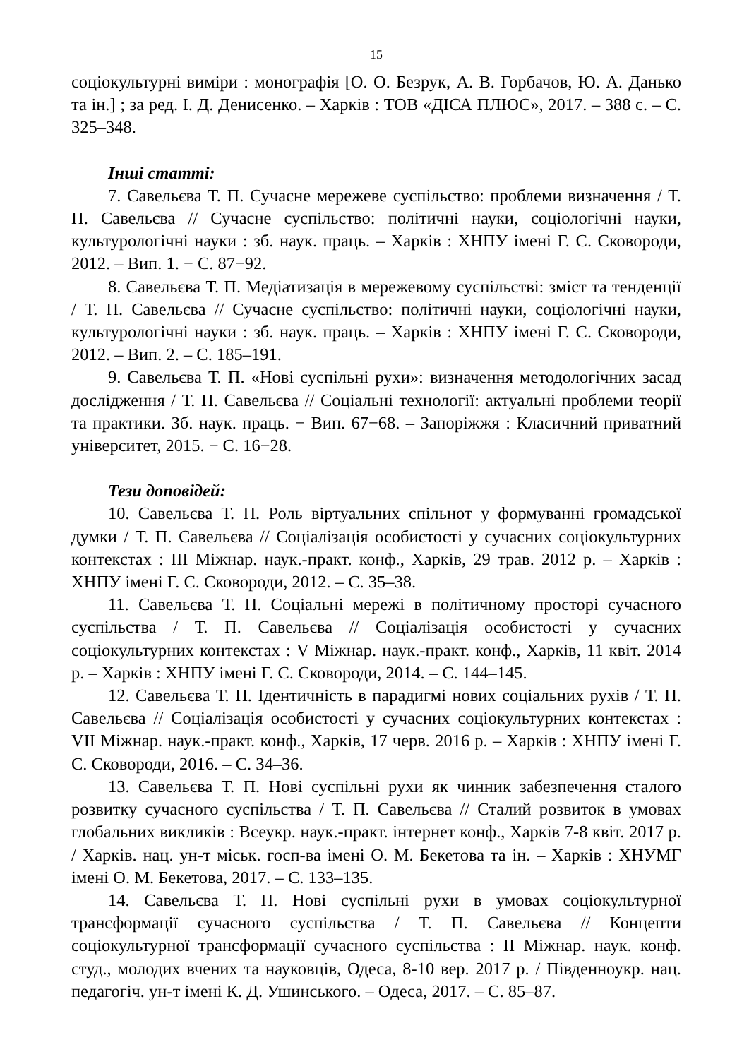15
соціокультурні виміри : монографія [О. О. Безрук, А. В. Горбачов, Ю. А. Данько та ін.] ; за ред. І. Д. Денисенко. – Харків : ТОВ «ДІСА ПЛЮС», 2017. – 388 с. – С. 325–348.
Інші статті:
7. Савельєва Т. П. Сучасне мережеве суспільство: проблеми визначення / Т. П. Савельєва // Сучасне суспільство: політичні науки, соціологічні науки, культурологічні науки : зб. наук. праць. – Харків : ХНПУ імені Г. С. Сковороди, 2012. – Вип. 1. − С. 87−92.
8. Савельєва Т. П. Медіатизація в мережевому суспільстві: зміст та тенденції / Т. П. Савельєва // Сучасне суспільство: політичні науки, соціологічні науки, культурологічні науки : зб. наук. праць. – Харків : ХНПУ імені Г. С. Сковороди, 2012. – Вип. 2. – С. 185–191.
9. Савельєва Т. П. «Нові суспільні рухи»: визначення методологічних засад дослідження / Т. П. Савельєва // Соціальні технології: актуальні проблеми теорії та практики. Зб. наук. праць. − Вип. 67−68. – Запоріжжя : Класичний приватний університет, 2015. − С. 16−28.
Тези доповідей:
10. Савельєва Т. П. Роль віртуальних спільнот у формуванні громадської думки / Т. П. Савельєва // Соціалізація особистості у сучасних соціокультурних контекстах : ІІІ Міжнар. наук.-практ. конф., Харків, 29 трав. 2012 р. – Харків : ХНПУ імені Г. С. Сковороди, 2012. – С. 35–38.
11. Савельєва Т. П. Соціальні мережі в політичному просторі сучасного суспільства / Т. П. Савельєва // Соціалізація особистості у сучасних соціокультурних контекстах : V Міжнар. наук.-практ. конф., Харків, 11 квіт. 2014 р. – Харків : ХНПУ імені Г. С. Сковороди, 2014. – С. 144–145.
12. Савельєва Т. П. Ідентичність в парадигмі нових соціальних рухів / Т. П. Савельєва // Соціалізація особистості у сучасних соціокультурних контекстах : VII Міжнар. наук.-практ. конф., Харків, 17 черв. 2016 р. – Харків : ХНПУ імені Г. С. Сковороди, 2016. – С. 34–36.
13. Савельєва Т. П. Нові суспільні рухи як чинник забезпечення сталого розвитку сучасного суспільства / Т. П. Савельєва // Сталий розвиток в умовах глобальних викликів : Всеукр. наук.-практ. інтернет конф., Харків 7-8 квіт. 2017 р. / Харків. нац. ун-т міськ. госп-ва імені О. М. Бекетова та ін. – Харків : ХНУМГ імені О. М. Бекетова, 2017. – С. 133–135.
14. Савельєва Т. П. Нові суспільні рухи в умовах соціокультурної трансформації сучасного суспільства / Т. П. Савельєва // Концепти соціокультурної трансформації сучасного суспільства : ІІ Міжнар. наук. конф. студ., молодих вчених та науковців, Одеса, 8-10 вер. 2017 р. / Південноукр. нац. педагогіч. ун-т імені К. Д. Ушинського. – Одеса, 2017. – С. 85–87.